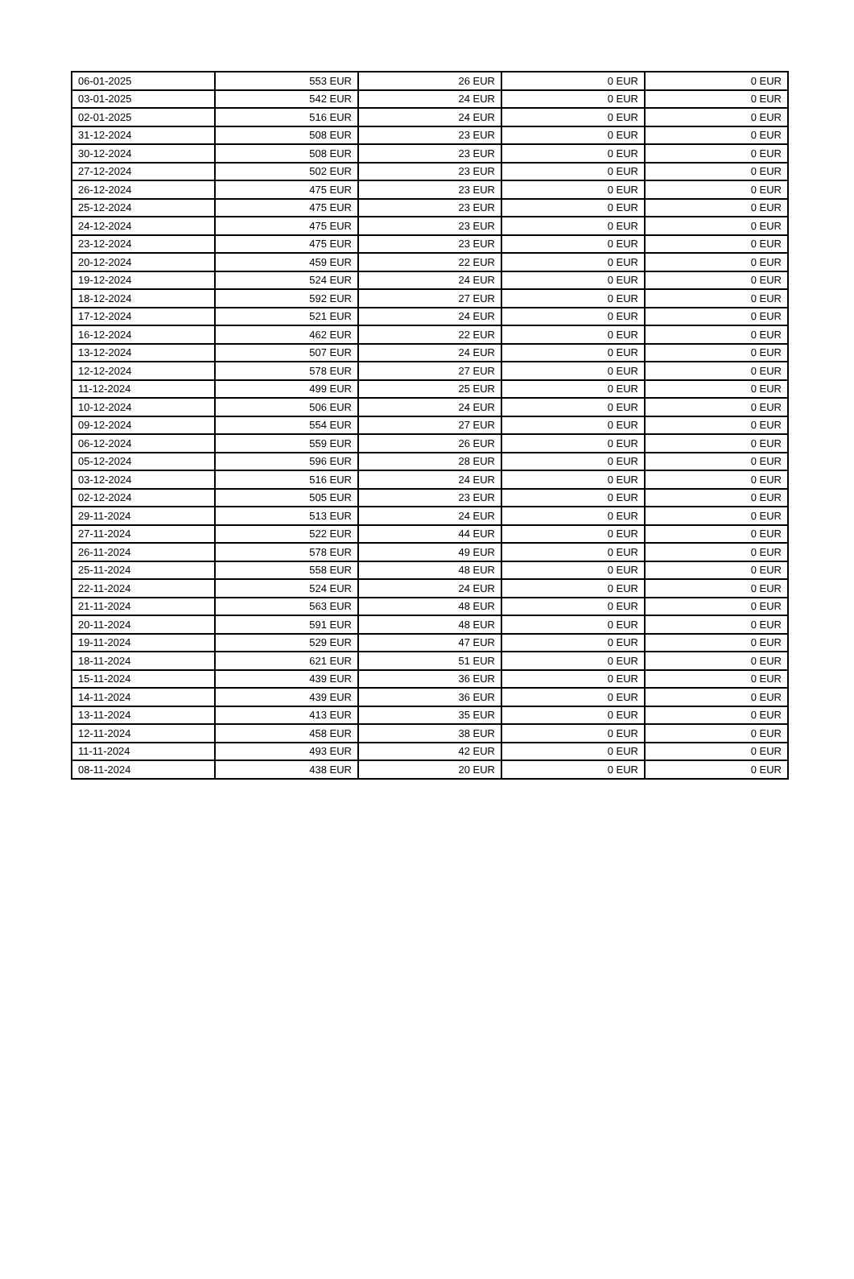| 06-01-2025 | 553 EUR | 26 EUR | 0 EUR | 0 EUR |
| 03-01-2025 | 542 EUR | 24 EUR | 0 EUR | 0 EUR |
| 02-01-2025 | 516 EUR | 24 EUR | 0 EUR | 0 EUR |
| 31-12-2024 | 508 EUR | 23 EUR | 0 EUR | 0 EUR |
| 30-12-2024 | 508 EUR | 23 EUR | 0 EUR | 0 EUR |
| 27-12-2024 | 502 EUR | 23 EUR | 0 EUR | 0 EUR |
| 26-12-2024 | 475 EUR | 23 EUR | 0 EUR | 0 EUR |
| 25-12-2024 | 475 EUR | 23 EUR | 0 EUR | 0 EUR |
| 24-12-2024 | 475 EUR | 23 EUR | 0 EUR | 0 EUR |
| 23-12-2024 | 475 EUR | 23 EUR | 0 EUR | 0 EUR |
| 20-12-2024 | 459 EUR | 22 EUR | 0 EUR | 0 EUR |
| 19-12-2024 | 524 EUR | 24 EUR | 0 EUR | 0 EUR |
| 18-12-2024 | 592 EUR | 27 EUR | 0 EUR | 0 EUR |
| 17-12-2024 | 521 EUR | 24 EUR | 0 EUR | 0 EUR |
| 16-12-2024 | 462 EUR | 22 EUR | 0 EUR | 0 EUR |
| 13-12-2024 | 507 EUR | 24 EUR | 0 EUR | 0 EUR |
| 12-12-2024 | 578 EUR | 27 EUR | 0 EUR | 0 EUR |
| 11-12-2024 | 499 EUR | 25 EUR | 0 EUR | 0 EUR |
| 10-12-2024 | 506 EUR | 24 EUR | 0 EUR | 0 EUR |
| 09-12-2024 | 554 EUR | 27 EUR | 0 EUR | 0 EUR |
| 06-12-2024 | 559 EUR | 26 EUR | 0 EUR | 0 EUR |
| 05-12-2024 | 596 EUR | 28 EUR | 0 EUR | 0 EUR |
| 03-12-2024 | 516 EUR | 24 EUR | 0 EUR | 0 EUR |
| 02-12-2024 | 505 EUR | 23 EUR | 0 EUR | 0 EUR |
| 29-11-2024 | 513 EUR | 24 EUR | 0 EUR | 0 EUR |
| 27-11-2024 | 522 EUR | 44 EUR | 0 EUR | 0 EUR |
| 26-11-2024 | 578 EUR | 49 EUR | 0 EUR | 0 EUR |
| 25-11-2024 | 558 EUR | 48 EUR | 0 EUR | 0 EUR |
| 22-11-2024 | 524 EUR | 24 EUR | 0 EUR | 0 EUR |
| 21-11-2024 | 563 EUR | 48 EUR | 0 EUR | 0 EUR |
| 20-11-2024 | 591 EUR | 48 EUR | 0 EUR | 0 EUR |
| 19-11-2024 | 529 EUR | 47 EUR | 0 EUR | 0 EUR |
| 18-11-2024 | 621 EUR | 51 EUR | 0 EUR | 0 EUR |
| 15-11-2024 | 439 EUR | 36 EUR | 0 EUR | 0 EUR |
| 14-11-2024 | 439 EUR | 36 EUR | 0 EUR | 0 EUR |
| 13-11-2024 | 413 EUR | 35 EUR | 0 EUR | 0 EUR |
| 12-11-2024 | 458 EUR | 38 EUR | 0 EUR | 0 EUR |
| 11-11-2024 | 493 EUR | 42 EUR | 0 EUR | 0 EUR |
| 08-11-2024 | 438 EUR | 20 EUR | 0 EUR | 0 EUR |